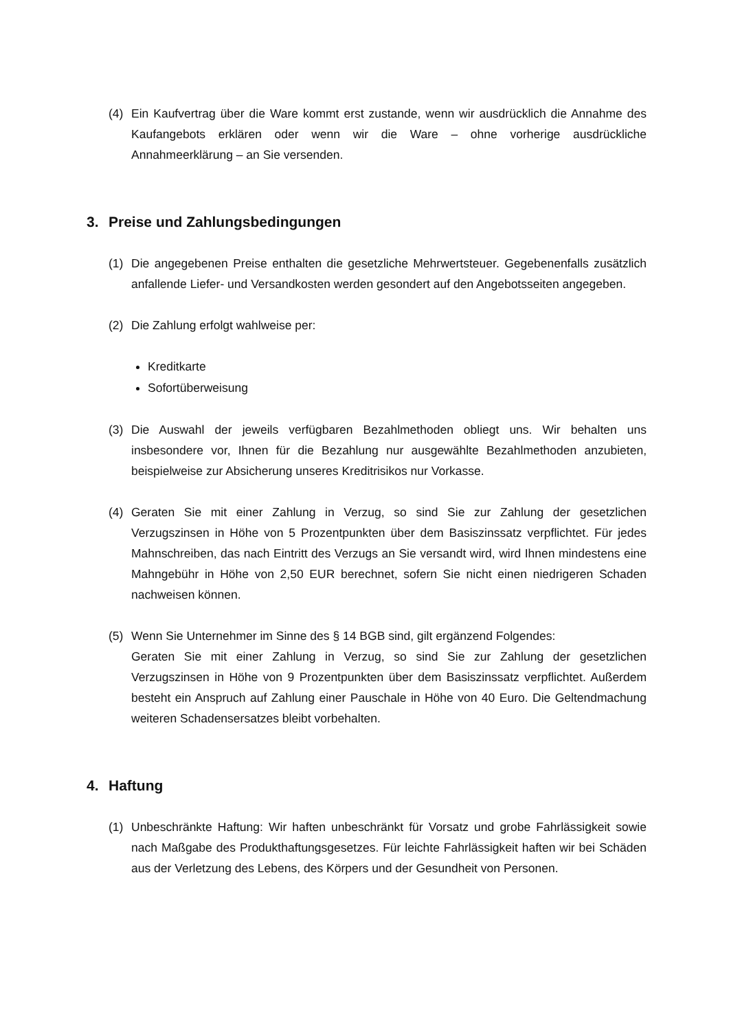(4) Ein Kaufvertrag über die Ware kommt erst zustande, wenn wir ausdrücklich die Annahme des Kaufangebots erklären oder wenn wir die Ware – ohne vorherige ausdrückliche Annahmeerklärung – an Sie versenden.
3. Preise und Zahlungsbedingungen
(1) Die angegebenen Preise enthalten die gesetzliche Mehrwertsteuer. Gegebenenfalls zusätzlich anfallende Liefer- und Versandkosten werden gesondert auf den Angebotsseiten angegeben.
(2) Die Zahlung erfolgt wahlweise per:
Kreditkarte
Sofortüberweisung
(3) Die Auswahl der jeweils verfügbaren Bezahlmethoden obliegt uns. Wir behalten uns insbesondere vor, Ihnen für die Bezahlung nur ausgewählte Bezahlmethoden anzubieten, beispielweise zur Absicherung unseres Kreditrisikos nur Vorkasse.
(4) Geraten Sie mit einer Zahlung in Verzug, so sind Sie zur Zahlung der gesetzlichen Verzugszinsen in Höhe von 5 Prozentpunkten über dem Basiszinssatz verpflichtet. Für jedes Mahnschreiben, das nach Eintritt des Verzugs an Sie versandt wird, wird Ihnen mindestens eine Mahngebühr in Höhe von 2,50 EUR berechnet, sofern Sie nicht einen niedrigeren Schaden nachweisen können.
(5) Wenn Sie Unternehmer im Sinne des § 14 BGB sind, gilt ergänzend Folgendes:
Geraten Sie mit einer Zahlung in Verzug, so sind Sie zur Zahlung der gesetzlichen Verzugszinsen in Höhe von 9 Prozentpunkten über dem Basiszinssatz verpflichtet. Außerdem besteht ein Anspruch auf Zahlung einer Pauschale in Höhe von 40 Euro. Die Geltendmachung weiteren Schadensersatzes bleibt vorbehalten.
4. Haftung
(1) Unbeschränkte Haftung: Wir haften unbeschränkt für Vorsatz und grobe Fahrlässigkeit sowie nach Maßgabe des Produkthaftungsgesetzes. Für leichte Fahrlässigkeit haften wir bei Schäden aus der Verletzung des Lebens, des Körpers und der Gesundheit von Personen.